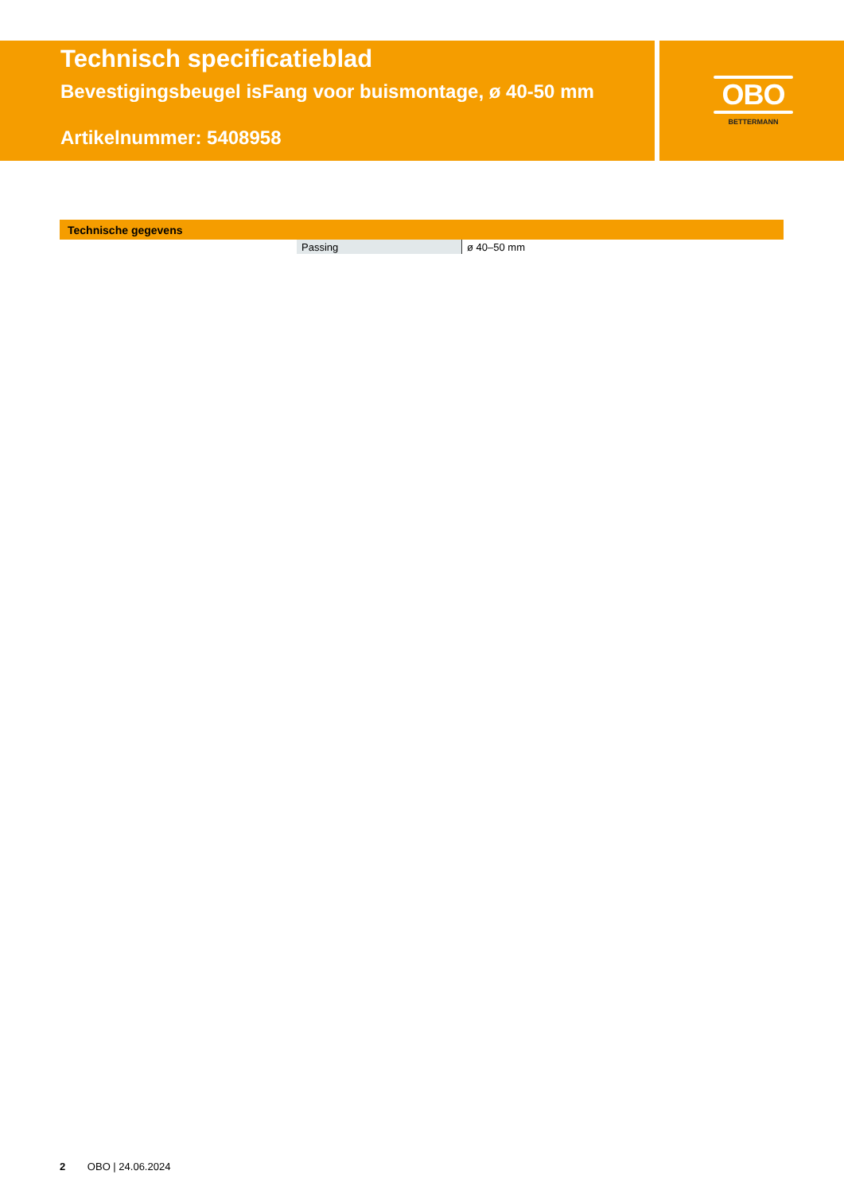Technisch specificatieblad
Bevestigingsbeugel isFang voor buismontage, ø 40-50 mm
Artikelnummer: 5408958
OBO
BETTERMANN
Technische gegevens
| Passing | ø 40–50 mm |
2 OBO | 24.06.2024